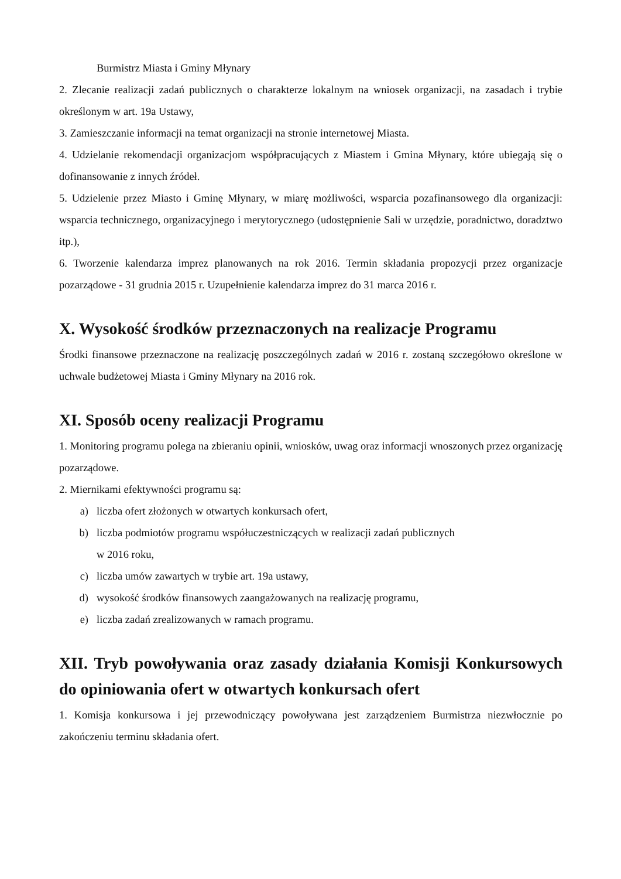Burmistrz Miasta i Gminy Młynary
2. Zlecanie realizacji zadań publicznych o charakterze lokalnym na wniosek organizacji, na zasadach i trybie określonym w art. 19a Ustawy,
3. Zamieszczanie informacji na temat organizacji na stronie internetowej Miasta.
4. Udzielanie rekomendacji organizacjom współpracujących z Miastem i Gmina Młynary, które ubiegają się o dofinansowanie z innych źródeł.
5. Udzielenie przez Miasto i Gminę Młynary, w miarę możliwości, wsparcia pozafinansowego dla organizacji: wsparcia technicznego, organizacyjnego i merytorycznego (udostępnienie Sali w urzędzie, poradnictwo, doradztwo itp.),
6. Tworzenie kalendarza imprez planowanych na rok 2016. Termin składania propozycji przez organizacje pozarządowe - 31 grudnia 2015 r. Uzupełnienie kalendarza imprez do 31 marca 2016 r.
X. Wysokość środków przeznaczonych na realizacje Programu
Środki finansowe przeznaczone na realizację poszczególnych zadań w 2016 r. zostaną szczegółowo określone w uchwale budżetowej Miasta i Gminy Młynary na 2016 rok.
XI. Sposób oceny realizacji Programu
1. Monitoring programu polega na zbieraniu opinii, wniosków, uwag oraz informacji wnoszonych przez organizację pozarządowe.
2. Miernikami efektywności programu są:
a) liczba ofert złożonych w otwartych konkursach ofert,
b) liczba podmiotów programu współuczestniczących w realizacji zadań publicznych
w 2016 roku,
c) liczba umów zawartych w trybie art. 19a ustawy,
d) wysokość środków finansowych zaangażowanych na realizację programu,
e) liczba zadań zrealizowanych w ramach programu.
XII. Tryb powoływania oraz zasady działania Komisji Konkursowych do opiniowania ofert w otwartych konkursach ofert
1. Komisja konkursowa i jej przewodniczący powoływana jest zarządzeniem Burmistrza niezwłocznie po zakończeniu terminu składania ofert.